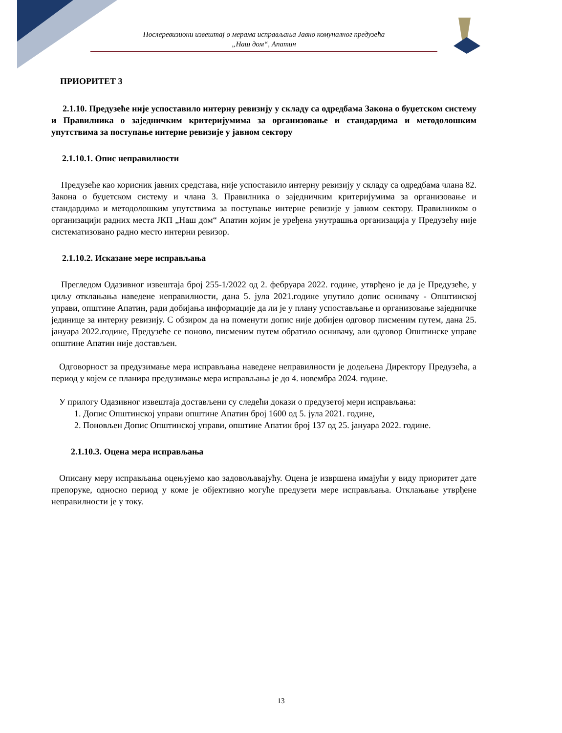Послеревизиони извештај о мерама исправљања Јавно комуналног предузећа
„Наш дом“, Апатин
ПРИОРИТЕТ 3
2.1.10. Предузеће није успоставило интерну ревизију у складу са одредбама Закона о буџетском систему и Правилника о заједничким критеријумима за организовање и стандардима и методолошким упутствима за поступање интерне ревизије у јавном сектору
2.1.10.1. Опис неправилности
Предузеће као корисник јавних средстава, није успоставило интерну ревизију у складу са одредбама члана 82. Закона о буџетском систему и члана 3. Правилника о заједничким критеријумима за организовање и стандардима и методолошким упутствима за поступање интерне ревизије у јавном сектору. Правилником о организацији радних места ЈКП „Наш дом“ Апатин којим је уређена унутрашња организација у Предузећу није систематизовано радно место интерни ревизор.
2.1.10.2. Исказане мере исправљања
Прегледом Одазивног извештаја број 255-1/2022 од 2. фебруара 2022. године, утврђено је да је Предузеће, у циљу отклањања наведене неправилности, дана 5. јула 2021.године упутило допис оснивачу - Општинској управи, општине Апатин, ради добијања информације да ли је у плану успостављање и организовање заједничке јединице за интерну ревизију. С обзиром да на поменути допис није добијен одговор писменим путем, дана 25. јануара 2022.године, Предузеће се поново, писменим путем обратило оснивачу, али одговор Општинске управе општине Апатин није достављен.
Одговорност за предузимање мера исправљања наведене неправилности је додељена Директору Предузећа, а период у којем се планира предузимање мера исправљања је до 4. новембра 2024. године.
У прилогу Одазивног извештаја достављени су следећи докази о предузетој мери исправљања:
1. Допис Општинској управи општине Апатин број 1600 од 5. јула 2021. године,
2. Поновљен Допис Општинској управи, општине Апатин број 137 од 25. јануара 2022. године.
2.1.10.3. Оцена мера исправљања
Описану меру исправљања оцењујемо као задовољавајућу. Оцена је извршена имајући у виду приоритет дате препоруке, односно период у коме је објективно могуће предузети мере исправљања. Отклањање утврђене неправилности је у току.
13